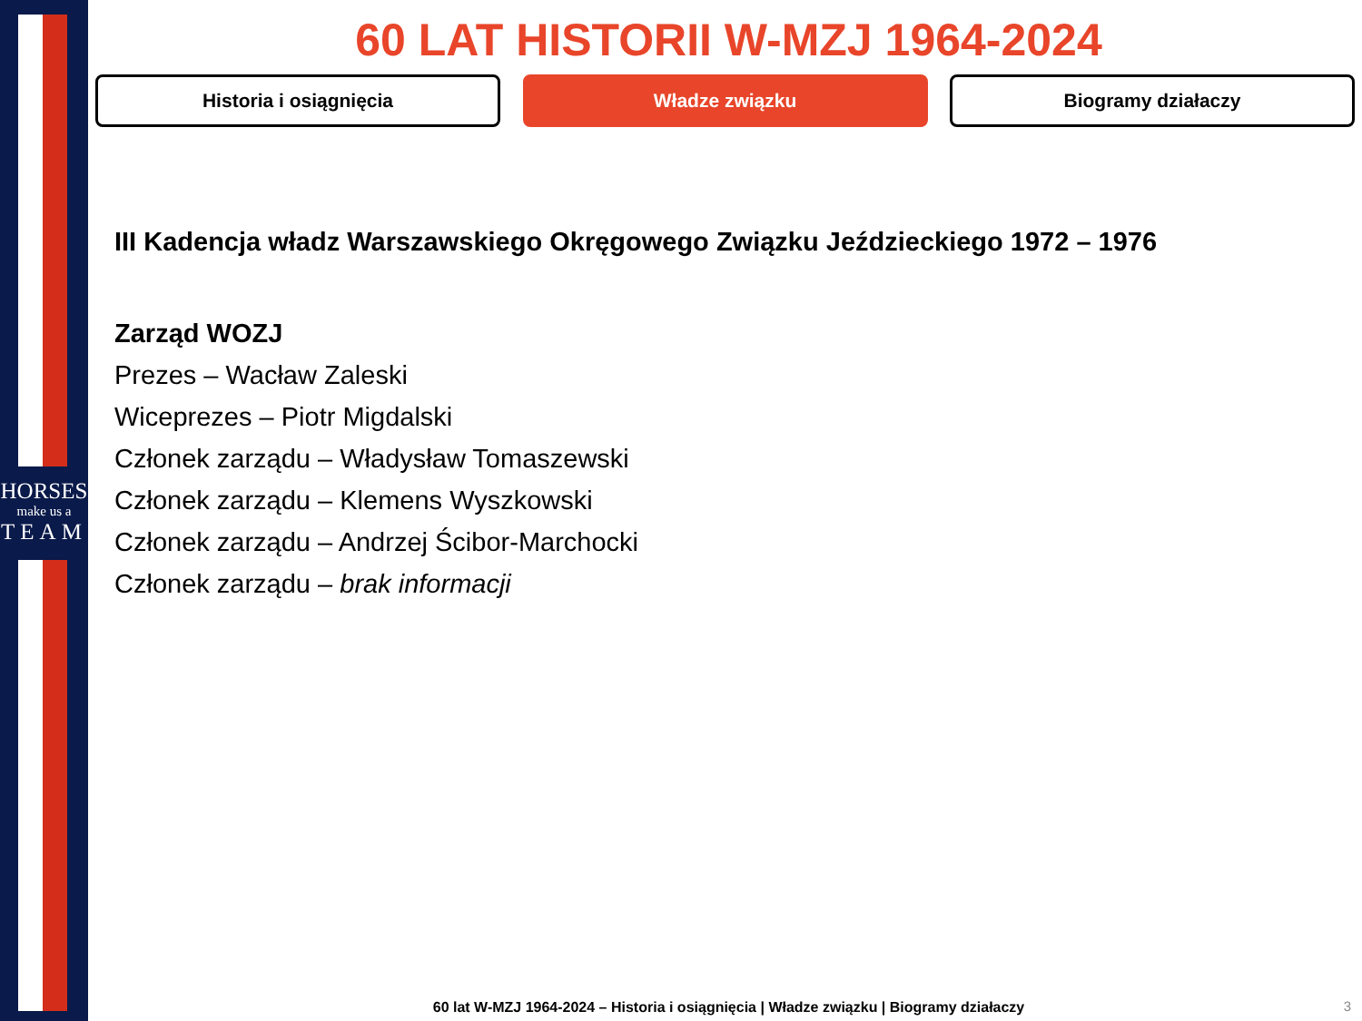HORSES
make us a
TEAM
60 LAT HISTORII W-MZJ 1964-2024
Historia i osiągnięcia Władze związku Biogramy działaczy
III Kadencja władz Warszawskiego Okręgowego Związku Jeździeckiego 1972 – 1976
Zarząd WOZJ
Prezes – Wacław Zaleski
Wiceprezes – Piotr Migdalski
Członek zarządu – Władysław Tomaszewski
Członek zarządu – Klemens Wyszkowski
Członek zarządu – Andrzej Ścibor-Marchocki
Członek zarządu – brak informacji
60 lat W-MZJ 1964-2024 – Historia i osiągnięcia | Władze związku | Biogramy działaczy 3